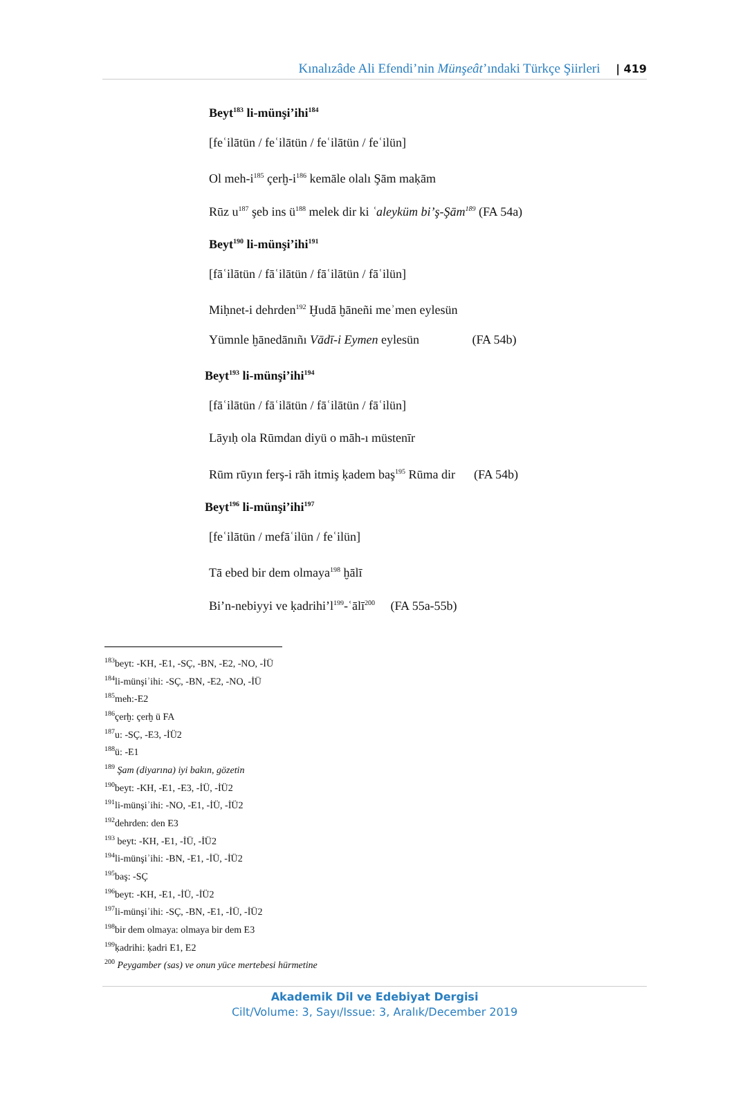Kınalızâde Ali Efendi’nin Münşeât’ındaki Türkçe Şiirleri | 419
Beyt<sup>183</sup> li-münşi’ihi<sup>184</sup>
[feʿilātün / feʿilātün / feʿilātün / feʿilün]
Ol meh-i<sup>185</sup> çerḫ-i<sup>186</sup> kemāle olalı Şām maḳām
Rūz u<sup>187</sup> şeb ins ü<sup>188</sup> melek dir ki ʿaleyküm bi’ş-Şām<sup>189</sup> (FA 54a)
Beyt<sup>190</sup> li-münşi’ihi<sup>191</sup>
[fāʿilātün / fāʿilātün / fāʿilātün / fāʿilün]
Miḥnet-i dehrden<sup>192</sup> Ḫudā ḫāneñi meʾmen eylesün
Yümnle ḫānedānıñı Vādī-i Eymen eylesün (FA 54b)
Beyt<sup>193</sup> li-münşi’ihi<sup>194</sup>
[fāʿilātün / fāʿilātün / fāʿilātün / fāʿilün]
Lāyıḥ ola Rūmdan diyü o māh-ı müstenīr
Rūm rūyın ferş-i rāh itmiş ḳadem baş<sup>195</sup> Rūma dir (FA 54b)
Beyt<sup>196</sup> li-münşi’ihi<sup>197</sup>
[feʿilātün / mefāʿilün / feʿilün]
Tā ebed bir dem olmaya<sup>198</sup> ḫālī
Bi’n-nebiyyi ve ḳadrihi’l<sup>199</sup>-ʿālī<sup>200</sup> (FA 55a-55b)
<sup>183</sup> beyt: -KH, -E1, -SÇ, -BN, -E2, -NO, -İÜ
<sup>184</sup> li-münşiʾihi: -SÇ, -BN, -E2, -NO, -İÜ
<sup>185</sup> meh:-E2
<sup>186</sup> çerḫ: çerḫ ü FA
<sup>187</sup> u: -SÇ, -E3, -İÜ2
<sup>188</sup> ü: -E1
<sup>189</sup> Şam (diyarına) iyi bakın, gözetin
<sup>190</sup> beyt: -KH, -E1, -E3, -İÜ, -İÜ2
<sup>191</sup> li-münşiʾihi: -NO, -E1, -İÜ, -İÜ2
<sup>192</sup> dehrden: den E3
<sup>193</sup> beyt: -KH, -E1, -İÜ, -İÜ2
<sup>194</sup> li-münşiʾihi: -BN, -E1, -İÜ, -İÜ2
<sup>195</sup> baş: -SÇ
<sup>196</sup> beyt: -KH, -E1, -İÜ, -İÜ2
<sup>197</sup> li-münşiʾihi: -SÇ, -BN, -E1, -İÜ, -İÜ2
<sup>198</sup> bir dem olmaya: olmaya bir dem E3
<sup>199</sup> ḳadrihi: ḳadri E1, E2
<sup>200</sup> Peygamber (sas) ve onun yüce mertebesi hürmetine
Akademik Dil ve Edebiyat Dergisi
Cilt/Volume: 3, Sayı/Issue: 3, Aralık/December 2019